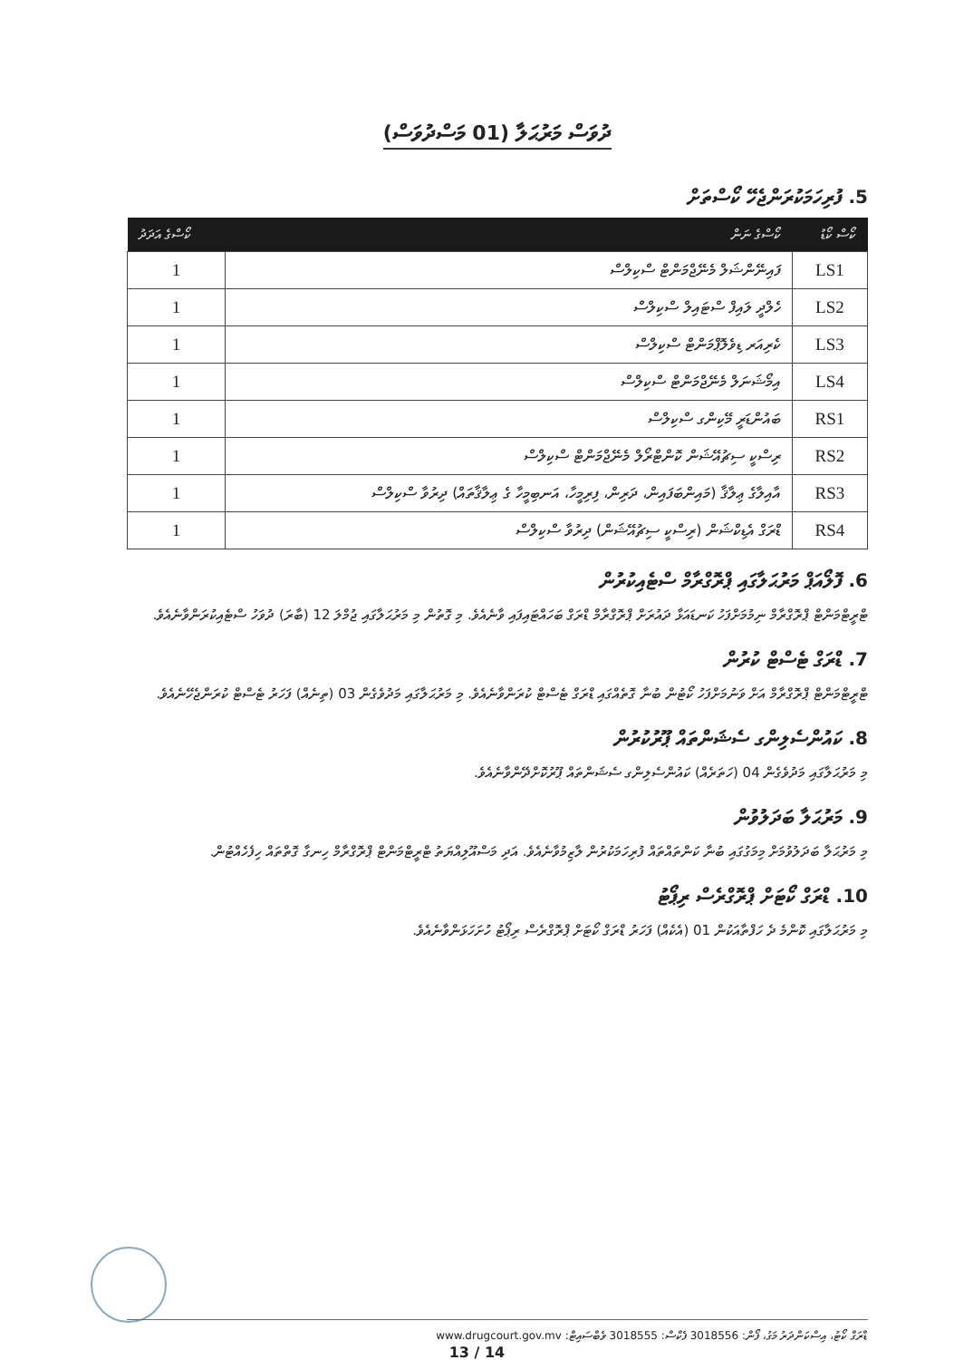ދުވަސް މަރުޙަލާ (01 މަސްދުވަސް)
5. ފުރިހަމަކުރަންޖެހޭ ކޯސްތަށް
| ކޯސް ކޯޑު | ކޯސްގެ ނަން | ކޯސްގެ އަދަދު |
| --- | --- | --- |
| LS1 | ފައިނޭންޝަލް މެނޭޖްމަންޓް ސްކިލްސް | 1 |
| LS2 | ހެލްދީ ލައިފް ސްޓައިލް ސްކިލްސް | 1 |
| LS3 | ކެރިއަރ ޑިވެލޮޕްމަންޓް ސްކިލްސް | 1 |
| LS4 | އިމޯޝަނަލް މެނޭޖްމަންޓް ސްކިލްސް | 1 |
| RS1 | ބައުންޑަރީ މޭކިންގ ސްކިލްސް | 1 |
| RS2 | ރިސްކީ ސިޗުއޭޝަން ކޮންޓްރޯލް މެނޭޖްމަންޓް ސްކިލްސް | 1 |
| RS3 | އާއިލާގެ ޢިލާޤާ (މައިންބަފައިން، ދަރިން، ފިރިމީހާ، އަނބިމީހާ ގެ ޢިލާޤާތައް) ދިރުވާ ސްކިލްސް | 1 |
| RS4 | ޑްރަގް އެޑިކްޝަން (ރިސްކީ ސިޗުއޭޝަން) ދިރުވާ ސްކިލްސް | 1 |
6. ފޮލޯއަޕް މަރުޙަލާގައި ޕްރޮގްރާމް ސްޓެއިކުރުން
ޓްރީޓްމަންޓް ޕްރޮގްރާމް ނިމުމަށްފަހު ކަނޑައަޅާ ދައުރަށް ޕްރޮގްރާމް ޑްރަގް ބަހައްޓައިފައި ވާނެއެވެ. މި ގޮތުން މި މަރުޙަލާގައި ޖުމްލަ 12 (ބާރަ) ދުވަހު ސްޓެއިކުރަންވާނެއެވެ.
7. ޑްރަގް ޓެސްޓް ކުރުން
ޓްރީޓްމަންޓް ޕްރޮގްރާމް އަށް ވަނުމަށްފަހު ކޯޓުން ބުނާ ގޮތެއްގައި ޑްރަގް ޓެސްޓް ކުރަންވާނެއެވެ. މި މަރުޙަލާގައި މަދުވެގެން 03 (ތިނެއް) ފަހަރު ޓެސްޓް ކުރަންޖެހޭނެއެވެ.
8. ކައުންސެލިންގ ސެޝަންތައް ޕޫރުކުރުން
މި މަރުޙަލާގައި މަދުވެގެން 04 (ހަތަރެއް) ކައުންސެލިންގ ސެޝަންތައް ޕޫރުކޮށްދޭންވާނެއެވެ.
9. މަރުޙަލާ ބަދަލުވުން
މި މަރުޙަލާ ބަދަލުވުމަށް މިމަގުގައި ބުނާ ކަންތައްތައް ފުރިހަމަކުރުން ލާޒިމުވާނެއެވެ. އަދި މަސްއޫލިއްޔަތު ޓްރީޓްމަންޓް ޕްރޮގްރާމް ހިނގާ ގޮތްތައް ހިފެހެއްޓުން.
10. ޑްރަގް ކޯޓަށް ޕްރޮގްރެސް ރިޕޯޓު
މި މަރުޙަލާގައި ކޮންމެ ދެ ހަފްތާއަކުން 01 (އެކެއް) ފަހަރު ޑްރަގް ކޯޓަށް ޕްރޮގްރެސް ރިޕޯޓު ހުށަހަޅަންވާނެއެވެ.
ޑްރަގް ކޯޓު، އިސްކަންދަރު މަގު، ފޯން: 3018556 ފެކްސް: 3018555 ވެބްސައިޓް: www.drugcourt.gov.mv
13 / 14